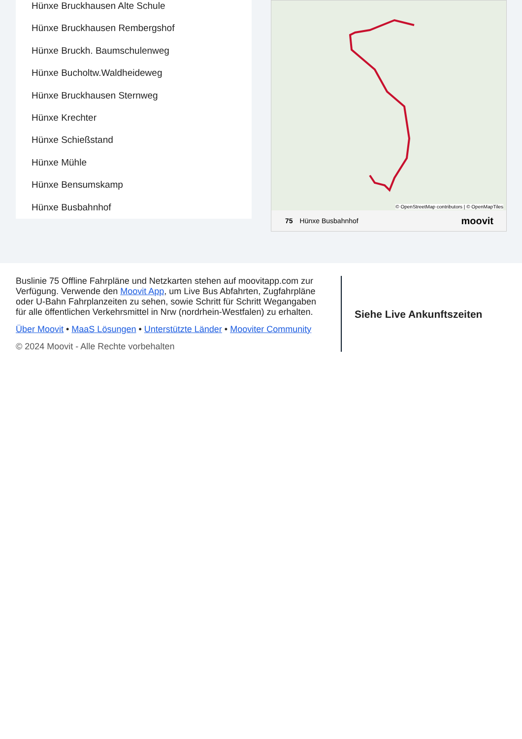Hünxe Bruckhausen Alte Schule
Hünxe Bruckhausen Rembergshof
Hünxe Bruckh. Baumschulenweg
Hünxe Bucholtw.Waldheideweg
Hünxe Bruckhausen Sternweg
Hünxe Krechter
Hünxe Schießstand
Hünxe Mühle
Hünxe Bensumskamp
Hünxe Busbahnhof
© OpenStreetMap contributors | © OpenMapTiles
75 Hünxe Busbahnhof moovit
Buslinie 75 Offline Fahrpläne und Netzkarten stehen auf moovitapp.com zur Verfügung. Verwende den Moovit App, um Live Bus Abfahrten, Zugfahrpläne oder U-Bahn Fahrplanzeiten zu sehen, sowie Schritt für Schritt Wegangaben für alle öffentlichen Verkehrsmittel in Nrw (nordrhein-Westfalen) zu erhalten.
Über Moovit • MaaS Lösungen • Unterstützte Länder • Mooviter Community
© 2024 Moovit - Alle Rechte vorbehalten
Siehe Live Ankunftszeiten